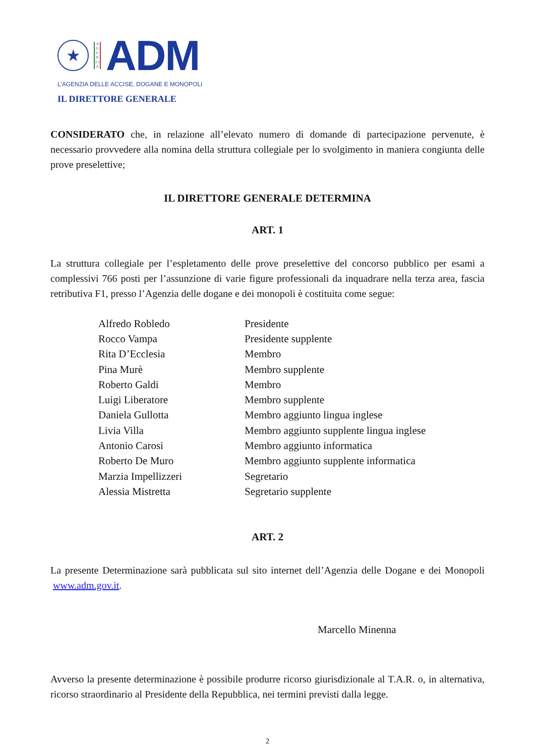★
A G E N Z I A
ADM
L’AGENZIA DELLE ACCISE, DOGANE E MONOPOLI
IL DIRETTORE GENERALE
CONSIDERATO che, in relazione all’elevato numero di domande di partecipazione pervenute, è necessario provvedere alla nomina della struttura collegiale per lo svolgimento in maniera congiunta delle prove preselettive;
IL DIRETTORE GENERALE DETERMINA
ART. 1
La struttura collegiale per l’espletamento delle prove preselettive del concorso pubblico per esami a complessivi 766 posti per l’assunzione di varie figure professionali da inquadrare nella terza area, fascia retributiva F1, presso l’Agenzia delle dogane e dei monopoli è costituita come segue:
| Alfredo Robledo | Presidente |
| Rocco Vampa | Presidente supplente |
| Rita D’Ecclesia | Membro |
| Pina Murè | Membro supplente |
| Roberto Galdi | Membro |
| Luigi Liberatore | Membro supplente |
| Daniela Gullotta | Membro aggiunto lingua inglese |
| Livia Villa | Membro aggiunto supplente lingua inglese |
| Antonio Carosi | Membro aggiunto informatica |
| Roberto De Muro | Membro aggiunto supplente informatica |
| Marzia Impellizzeri | Segretario |
| Alessia Mistretta | Segretario supplente |
ART. 2
La presente Determinazione sarà pubblicata sul sito internet dell’Agenzia delle Dogane e dei Monopoli www.adm.gov.it.
Marcello Minenna
Avverso la presente determinazione è possibile produrre ricorso giurisdizionale al T.A.R. o, in alternativa, ricorso straordinario al Presidente della Repubblica, nei termini previsti dalla legge.
2